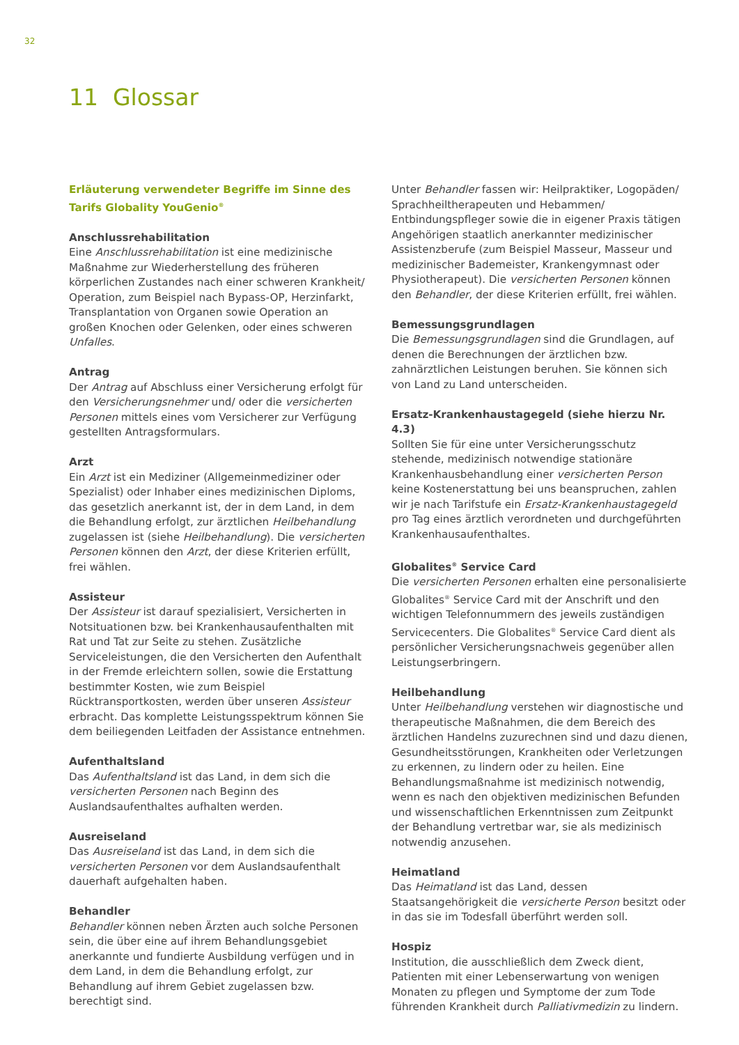32
11 Glossar
Erläuterung verwendeter Begriffe im Sinne des Tarifs Globality YouGenio<sup>®</sup>
Anschlussrehabilitation
Eine Anschlussrehabilitation ist eine medizinische Maßnahme zur Wiederherstellung des früheren körperlichen Zustandes nach einer schweren Krankheit/ Operation, zum Beispiel nach Bypass-OP, Herzinfarkt, Transplantation von Organen sowie Operation an großen Knochen oder Gelenken, oder eines schweren Unfalles.
Antrag
Der Antrag auf Abschluss einer Versicherung erfolgt für den Versicherungsnehmer und/ oder die versicherten Personen mittels eines vom Versicherer zur Verfügung gestellten Antragsformulars.
Arzt
Ein Arzt ist ein Mediziner (Allgemeinmediziner oder Spezialist) oder Inhaber eines medizinischen Diploms, das gesetzlich anerkannt ist, der in dem Land, in dem die Behandlung erfolgt, zur ärztlichen Heilbehandlung zugelassen ist (siehe Heilbehandlung). Die versicherten Personen können den Arzt, der diese Kriterien erfüllt, frei wählen.
Assisteur
Der Assisteur ist darauf spezialisiert, Versicherten in Notsituationen bzw. bei Krankenhausaufenthalten mit Rat und Tat zur Seite zu stehen. Zusätzliche Serviceleistungen, die den Versicherten den Aufenthalt in der Fremde erleichtern sollen, sowie die Erstattung bestimmter Kosten, wie zum Beispiel Rücktransportkosten, werden über unseren Assisteur erbracht. Das komplette Leistungsspektrum können Sie dem beiliegenden Leitfaden der Assistance entnehmen.
Aufenthaltsland
Das Aufenthaltsland ist das Land, in dem sich die versicherten Personen nach Beginn des Auslandsaufenthaltes aufhalten werden.
Ausreiseland
Das Ausreiseland ist das Land, in dem sich die versicherten Personen vor dem Auslandsaufenthalt dauerhaft aufgehalten haben.
Behandler
Behandler können neben Ärzten auch solche Personen sein, die über eine auf ihrem Behandlungsgebiet anerkannte und fundierte Ausbildung verfügen und in dem Land, in dem die Behandlung erfolgt, zur Behandlung auf ihrem Gebiet zugelassen bzw. berechtigt sind.
Unter Behandler fassen wir: Heilpraktiker, Logopäden/ Sprachheiltherapeuten und Hebammen/ Entbindungspfleger sowie die in eigener Praxis tätigen Angehörigen staatlich anerkannter medizinischer Assistenzberufe (zum Beispiel Masseur, Masseur und medizinischer Bademeister, Krankengymnast oder Physiotherapeut). Die versicherten Personen können den Behandler, der diese Kriterien erfüllt, frei wählen.
Bemessungsgrundlagen
Die Bemessungsgrundlagen sind die Grundlagen, auf denen die Berechnungen der ärztlichen bzw. zahnärztlichen Leistungen beruhen. Sie können sich von Land zu Land unterscheiden.
Ersatz-Krankenhaustagegeld (siehe hierzu Nr. 4.3)
Sollten Sie für eine unter Versicherungsschutz stehende, medizinisch notwendige stationäre Krankenhausbehandlung einer versicherten Person keine Kostenerstattung bei uns beanspruchen, zahlen wir je nach Tarifstufe ein Ersatz-Krankenhaustagegeld pro Tag eines ärztlich verordneten und durchgeführten Krankenhausaufenthaltes.
Globalites<sup>®</sup> Service Card
Die versicherten Personen erhalten eine personalisierte Globalites<sup>®</sup> Service Card mit der Anschrift und den wichtigen Telefonnummern des jeweils zuständigen Servicecenters. Die Globalites<sup>®</sup> Service Card dient als persönlicher Versicherungsnachweis gegenüber allen Leistungserbringern.
Heilbehandlung
Unter Heilbehandlung verstehen wir diagnostische und therapeutische Maßnahmen, die dem Bereich des ärztlichen Handelns zuzurechnen sind und dazu dienen, Gesundheitsstörungen, Krankheiten oder Verletzungen zu erkennen, zu lindern oder zu heilen. Eine Behandlungsmaßnahme ist medizinisch notwendig, wenn es nach den objektiven medizinischen Befunden und wissenschaftlichen Erkenntnissen zum Zeitpunkt der Behandlung vertretbar war, sie als medizinisch notwendig anzusehen.
Heimatland
Das Heimatland ist das Land, dessen Staatsangehörigkeit die versicherte Person besitzt oder in das sie im Todesfall überführt werden soll.
Hospiz
Institution, die ausschließlich dem Zweck dient, Patienten mit einer Lebenserwartung von wenigen Monaten zu pflegen und Symptome der zum Tode führenden Krankheit durch Palliativmedizin zu lindern.